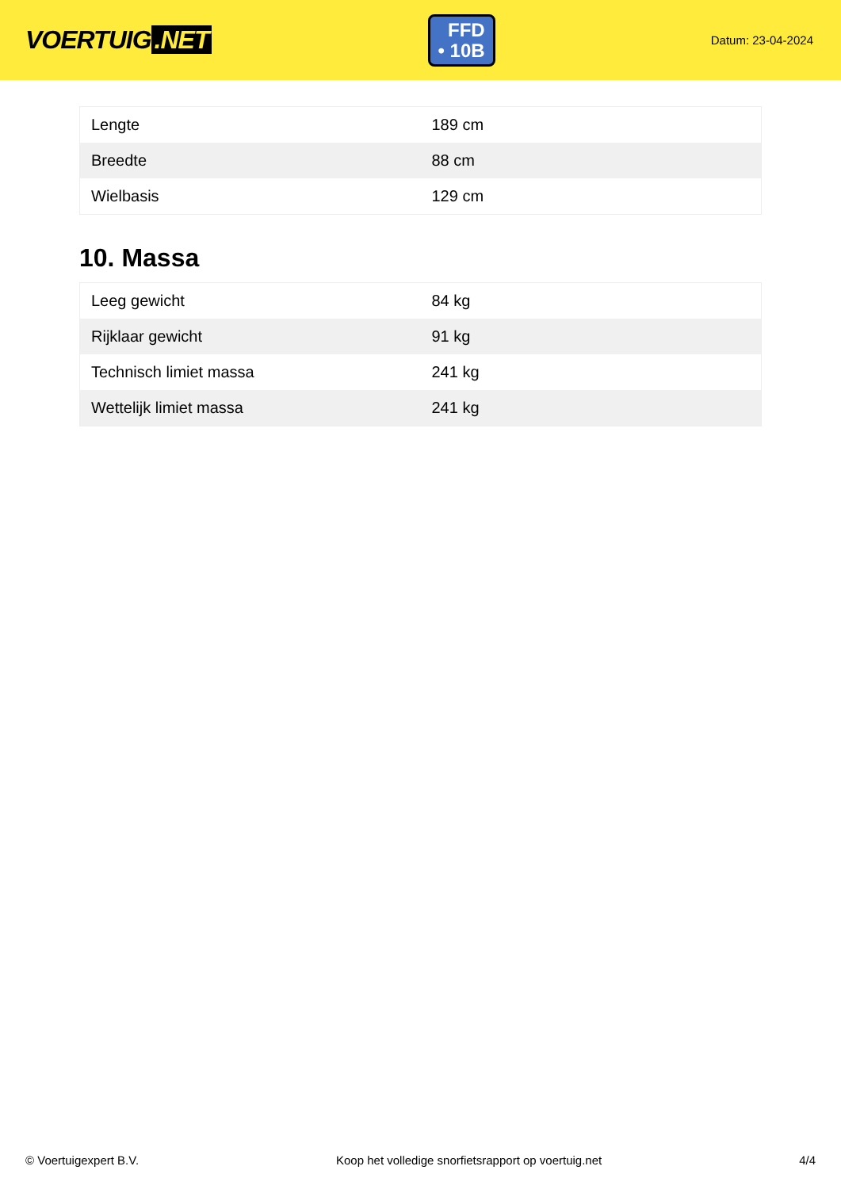VOERTUIG.NET
FFD
• 10B
Datum: 23-04-2024
| Lengte | 189 cm |
| Breedte | 88 cm |
| Wielbasis | 129 cm |
10. Massa
| Leeg gewicht | 84 kg |
| Rijklaar gewicht | 91 kg |
| Technisch limiet massa | 241 kg |
| Wettelijk limiet massa | 241 kg |
© Voertuigexpert B.V. Koop het volledige snorfietsrapport op voertuig.net 4/4